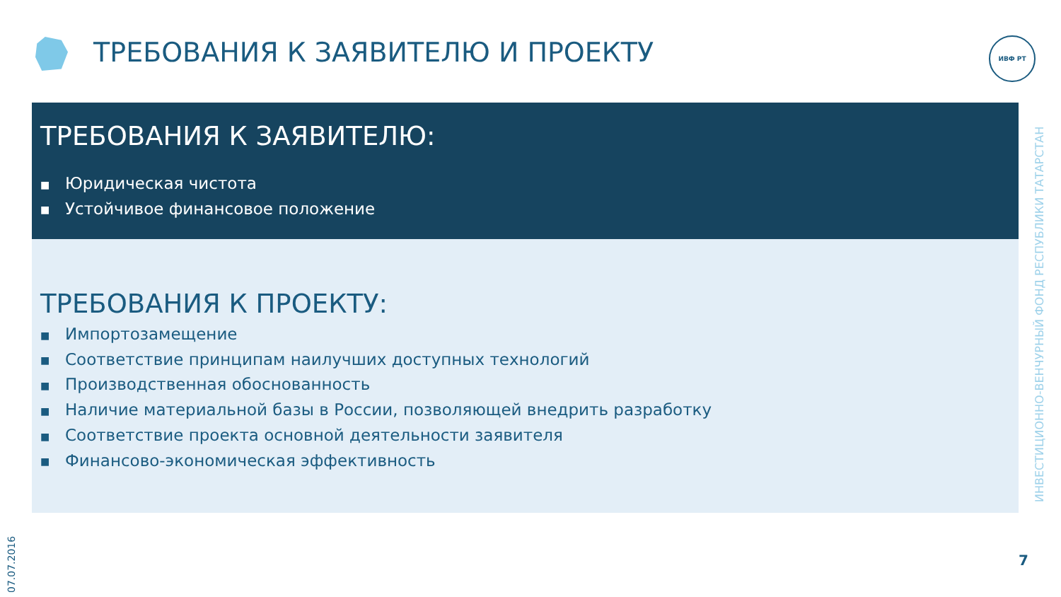ТРЕБОВАНИЯ К ЗАЯВИТЕЛЮ И ПРОЕКТУ
ИВФ РТ
ТРЕБОВАНИЯ К ЗАЯВИТЕЛЮ:
■ Юридическая чистота
■ Устойчивое финансовое положение
ТРЕБОВАНИЯ К ПРОЕКТУ:
■ Импортозамещение
■ Соответствие принципам наилучших доступных технологий
■ Производственная обоснованность
■ Наличие материальной базы в России, позволяющей внедрить разработку
■ Соответствие проекта основной деятельности заявителя
■ Финансово-экономическая эффективность
ИНВЕСТИЦИОННО-ВЕНЧУРНЫЙ ФОНД РЕСПУБЛИКИ ТАТАРСТАН
07.07.2016
7